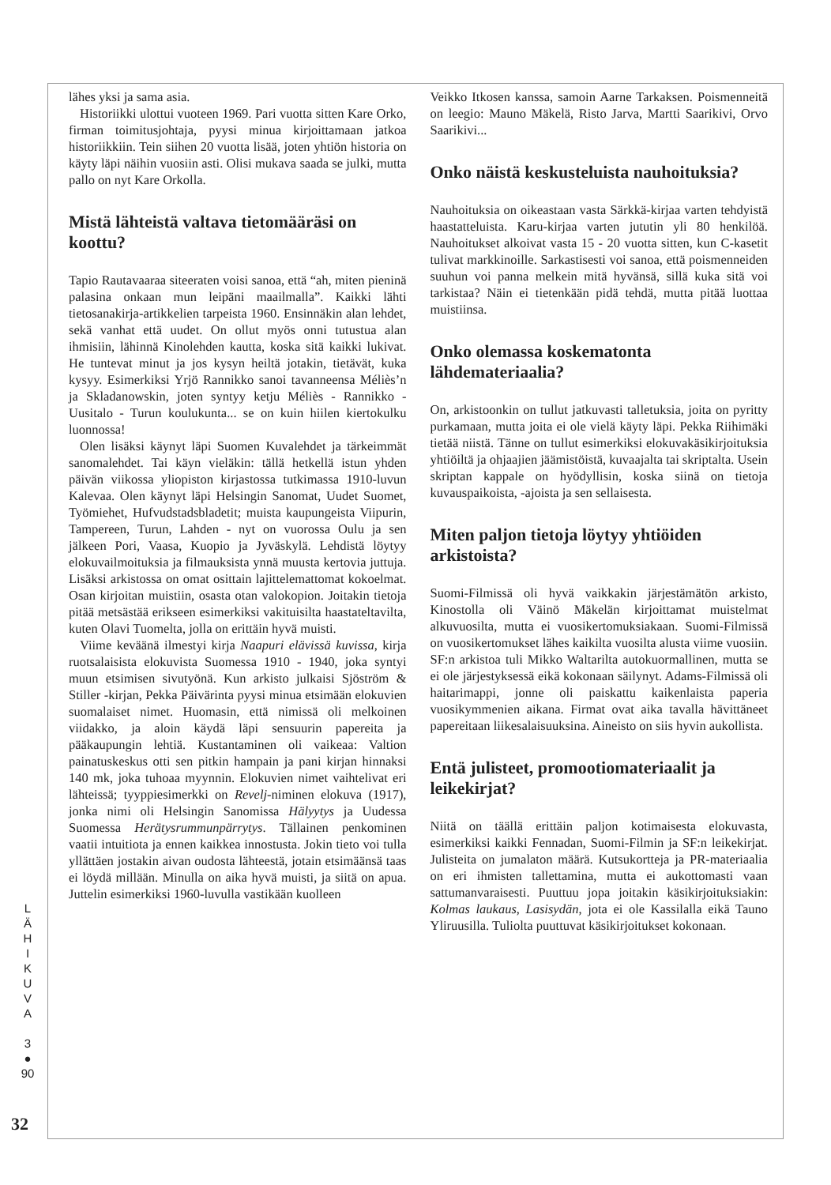lähes yksi ja sama asia.
Historiikki ulottui vuoteen 1969. Pari vuotta sitten Kare Orko, firman toimitusjohtaja, pyysi minua kirjoittamaan jatkoa historiikkiin. Tein siihen 20 vuotta lisää, joten yhtiön historia on käyty läpi näihin vuosiin asti. Olisi mukava saada se julki, mutta pallo on nyt Kare Orkolla.
Mistä lähteistä valtava tietomääräsi on koottu?
Tapio Rautavaaraa siteeraten voisi sanoa, että “ah, miten pieninä palasina onkaan mun leipäni maailmalla”. Kaikki lähti tietosanakirja-artikkelien tarpeista 1960. Ensinnäkin alan lehdet, sekä vanhat että uudet. On ollut myös onni tutustua alan ihmisiin, lähinnä Kinolehden kautta, koska sitä kaikki lukivat. He tuntevat minut ja jos kysyn heiltä jotakin, tietävät, kuka kysyy. Esimerkiksi Yrjö Rannikko sanoi tavanneensa Méliès’n ja Skladanowskin, joten syntyy ketju Méliès - Rannikko - Uusitalo - Turun koulukunta... se on kuin hiilen kiertokulku luonnossa!
Olen lisäksi käynyt läpi Suomen Kuvalehdet ja tärkeimmät sanomalehdet. Tai käyn vieläkin: tällä hetkellä istun yhden päivän viikossa yliopiston kirjastossa tutkimassa 1910-luvun Kalevaa. Olen käynyt läpi Helsingin Sanomat, Uudet Suomet, Työmiehet, Hufvudstadsbladetit; muista kaupungeista Viipurin, Tampereen, Turun, Lahden - nyt on vuorossa Oulu ja sen jälkeen Pori, Vaasa, Kuopio ja Jyväskylä. Lehdistä löytyy elokuvailmoituksia ja filmauksista ynnä muusta kertovia juttuja. Lisäksi arkistossa on omat osittain lajittelemattomat kokoelmat. Osan kirjoitan muistiin, osasta otan valokopion. Joitakin tietoja pitää metsästää erikseen esimerkiksi vakituisilta haastateltavilta, kuten Olavi Tuomelta, jolla on erittäin hyvä muisti.
Viime keväänä ilmestyi kirja Naapuri elävissä kuvissa, kirja ruotsalaisista elokuvista Suomessa 1910 - 1940, joka syntyi muun etsimisen sivutyönä. Kun arkisto julkaisi Sjöström & Stiller -kirjan, Pekka Päivärinta pyysi minua etsimään elokuvien suomalaiset nimet. Huomasin, että nimissä oli melkoinen viidakko, ja aloin käydä läpi sensuurin papereita ja pääkaupungin lehtiä. Kustantaminen oli vaikeaa: Valtion painatuskeskus otti sen pitkin hampain ja pani kirjan hinnaksi 140 mk, joka tuhoaa myynnin. Elokuvien nimet vaihtelivat eri lähteissä; tyyppiesimerkki on Revelj-niminen elokuva (1917), jonka nimi oli Helsingin Sanomissa Hälyytys ja Uudessa Suomessa Herätysrummunpärrytys. Tällainen penkominen vaatii intuitiota ja ennen kaikkea innostusta. Jokin tieto voi tulla yllättäen jostakin aivan oudosta lähteestä, jotain etsimäänsä taas ei löydä millään. Minulla on aika hyvä muisti, ja siitä on apua. Juttelin esimerkiksi 1960-luvulla vastikään kuolleen
Veikko Itkosen kanssa, samoin Aarne Tarkaksen. Poismenneitä on leegio: Mauno Mäkelä, Risto Jarva, Martti Saarikivi, Orvo Saarikivi...
Onko näistä keskusteluista nauhoituksia?
Nauhoituksia on oikeastaan vasta Särkkä-kirjaa varten tehdyistä haastatteluista. Karu-kirjaa varten jututin yli 80 henkilöä. Nauhoitukset alkoivat vasta 15 - 20 vuotta sitten, kun C-kasetit tulivat markkinoille. Sarkastisesti voi sanoa, että poismenneiden suuhun voi panna melkein mitä hyvänsä, sillä kuka sitä voi tarkistaa? Näin ei tietenkään pidä tehdä, mutta pitää luottaa muistiinsa.
Onko olemassa koskematonta lähdemateriaalia?
On, arkistoonkin on tullut jatkuvasti talletuksia, joita on pyritty purkamaan, mutta joita ei ole vielä käyty läpi. Pekka Riihimäki tietää niistä. Tänne on tullut esimerkiksi elokuvakäsikirjoituksia yhtiöiltä ja ohjaajien jäämistöistä, kuvaajalta tai skriptalta. Usein skriptan kappale on hyödyllisin, koska siinä on tietoja kuvauspaikoista, -ajoista ja sen sellaisesta.
Miten paljon tietoja löytyy yhtiöiden arkistoista?
Suomi-Filmissä oli hyvä vaikkakin järjestämätön arkisto, Kinostolla oli Väinö Mäkelän kirjoittamat muistelmat alkuvuosilta, mutta ei vuosikertomuksiakaan. Suomi-Filmissä on vuosikertomukset lähes kaikilta vuosilta alusta viime vuosiin. SF:n arkistoa tuli Mikko Waltarilta autokuormallinen, mutta se ei ole järjestyksessä eikä kokonaan säilynyt. Adams-Filmissä oli haitarimappi, jonne oli paiskattu kaikenlaista paperia vuosikymmenien aikana. Firmat ovat aika tavalla hävittäneet papereitaan liikesalaisuuksina. Aineisto on siis hyvin aukollista.
Entä julisteet, promootiomateriaalit ja leikekirjat?
Niitä on täällä erittäin paljon kotimaisesta elokuvasta, esimerkiksi kaikki Fennadan, Suomi-Filmin ja SF:n leikekirjat. Julisteita on jumalaton määrä. Kutsukortteja ja PR-materiaalia on eri ihmisten talletta­mina, mutta ei aukottomasti vaan sattumanvaraisesti. Puuttuu jopa joitakin käsikirjoituksiakin: Kolmas laukaus, Lasisydän, jota ei ole Kassilalla eikä Tauno Yliruusilla. Tuliolta puuttuvat käsikirjoitukset kokonaan.
L
Ä
H
I
K
U
V
A
3
●
90
32